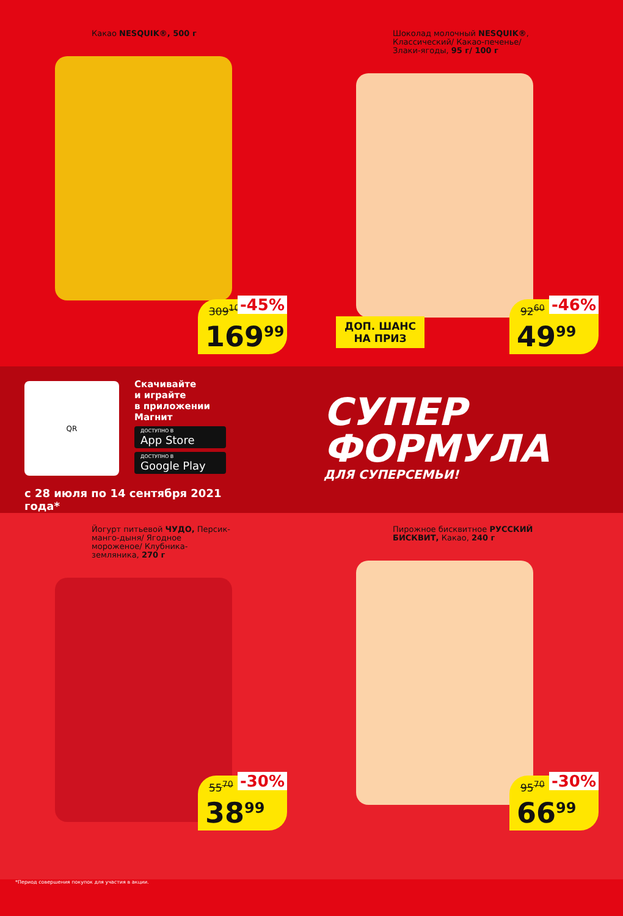Какао NESQUIK®, 500 г
309<sup>10</sup> -45%
169<sup>99</sup>
Шоколад молочный NESQUIK®, Классический/ Какао-печенье/ Злаки-ягоды, 95 г/ 100 г
ДОП. ШАНС
НА ПРИЗ
92<sup>60</sup> -46%
49<sup>99</sup>
QR
Скачивайте
и играйте
в приложении
Магнит
ДОСТУПНО В
App Store
ДОСТУПНО В
Google Play
с 28 июля по 14 сентября 2021 года*
СУПЕР
ФОРМУЛА
ДЛЯ СУПЕРСЕМЬИ!
Йогурт питьевой ЧУДО, Персик-манго-дыня/ Ягодное мороженое/ Клубника-земляника, 270 г
55<sup>70</sup> -30%
38<sup>99</sup>
Пирожное бисквитное РУССКИЙ БИСКВИТ, Какао, 240 г
95<sup>70</sup> -30%
66<sup>99</sup>
*Период совершения покупок для участия в акции.